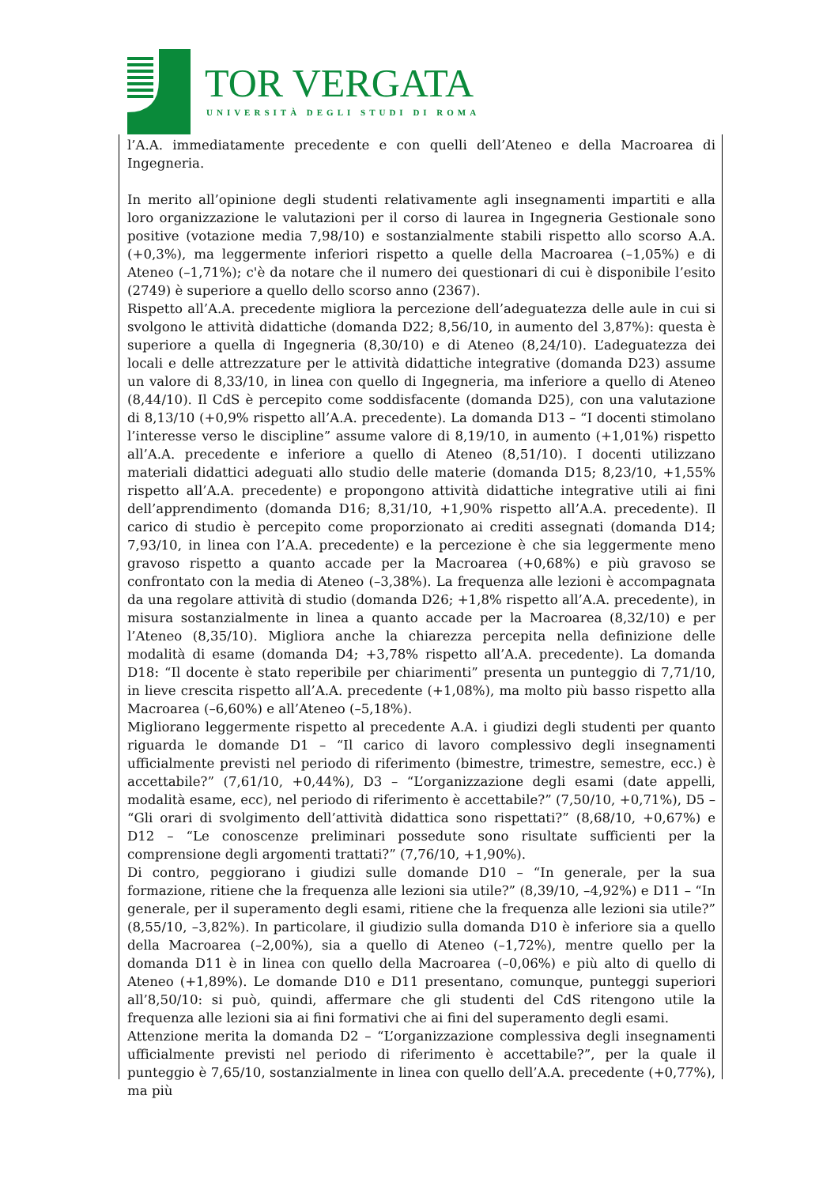TOR VERGATA
UNIVERSITÀ DEGLI STUDI DI ROMA
l’A.A. immediatamente precedente e con quelli dell’Ateneo e della Macroarea di Ingegneria.
In merito all’opinione degli studenti relativamente agli insegnamenti impartiti e alla loro organizzazione le valutazioni per il corso di laurea in Ingegneria Gestionale sono positive (votazione media 7,98/10) e sostanzialmente stabili rispetto allo scorso A.A. (+0,3%), ma leggermente inferiori rispetto a quelle della Macroarea (–1,05%) e di Ateneo (–1,71%); c'è da notare che il numero dei questionari di cui è disponibile l’esito (2749) è superiore a quello dello scorso anno (2367).
Rispetto all’A.A. precedente migliora la percezione dell’adeguatezza delle aule in cui si svolgono le attività didattiche (domanda D22; 8,56/10, in aumento del 3,87%): questa è superiore a quella di Ingegneria (8,30/10) e di Ateneo (8,24/10). L’adeguatezza dei locali e delle attrezzature per le attività didattiche integrative (domanda D23) assume un valore di 8,33/10, in linea con quello di Ingegneria, ma inferiore a quello di Ateneo (8,44/10). Il CdS è percepito come soddisfacente (domanda D25), con una valutazione di 8,13/10 (+0,9% rispetto all’A.A. precedente). La domanda D13 – “I docenti stimolano l’interesse verso le discipline” assume valore di 8,19/10, in aumento (+1,01%) rispetto all’A.A. precedente e inferiore a quello di Ateneo (8,51/10). I docenti utilizzano materiali didattici adeguati allo studio delle materie (domanda D15; 8,23/10, +1,55% rispetto all’A.A. precedente) e propongono attività didattiche integrative utili ai fini dell’apprendimento (domanda D16; 8,31/10, +1,90% rispetto all’A.A. precedente). Il carico di studio è percepito come proporzionato ai crediti assegnati (domanda D14; 7,93/10, in linea con l’A.A. precedente) e la percezione è che sia leggermente meno gravoso rispetto a quanto accade per la Macroarea (+0,68%) e più gravoso se confrontato con la media di Ateneo (–3,38%). La frequenza alle lezioni è accompagnata da una regolare attività di studio (domanda D26; +1,8% rispetto all’A.A. precedente), in misura sostanzialmente in linea a quanto accade per la Macroarea (8,32/10) e per l’Ateneo (8,35/10). Migliora anche la chiarezza percepita nella definizione delle modalità di esame (domanda D4; +3,78% rispetto all’A.A. precedente). La domanda D18: “Il docente è stato reperibile per chiarimenti” presenta un punteggio di 7,71/10, in lieve crescita rispetto all’A.A. precedente (+1,08%), ma molto più basso rispetto alla Macroarea (–6,60%) e all’Ateneo (–5,18%).
Migliorano leggermente rispetto al precedente A.A. i giudizi degli studenti per quanto riguarda le domande D1 – “Il carico di lavoro complessivo degli insegnamenti ufficialmente previsti nel periodo di riferimento (bimestre, trimestre, semestre, ecc.) è accettabile?” (7,61/10, +0,44%), D3 – “L’organizzazione degli esami (date appelli, modalità esame, ecc), nel periodo di riferimento è accettabile?” (7,50/10, +0,71%), D5 – “Gli orari di svolgimento dell’attività didattica sono rispettati?” (8,68/10, +0,67%) e D12 – “Le conoscenze preliminari possedute sono risultate sufficienti per la comprensione degli argomenti trattati?” (7,76/10, +1,90%).
Di contro, peggiorano i giudizi sulle domande D10 – “In generale, per la sua formazione, ritiene che la frequenza alle lezioni sia utile?” (8,39/10, –4,92%) e D11 – “In generale, per il superamento degli esami, ritiene che la frequenza alle lezioni sia utile?” (8,55/10, –3,82%). In particolare, il giudizio sulla domanda D10 è inferiore sia a quello della Macroarea (–2,00%), sia a quello di Ateneo (–1,72%), mentre quello per la domanda D11 è in linea con quello della Macroarea (–0,06%) e più alto di quello di Ateneo (+1,89%). Le domande D10 e D11 presentano, comunque, punteggi superiori all’8,50/10: si può, quindi, affermare che gli studenti del CdS ritengono utile la frequenza alle lezioni sia ai fini formativi che ai fini del superamento degli esami.
Attenzione merita la domanda D2 – “L’organizzazione complessiva degli insegnamenti ufficialmente previsti nel periodo di riferimento è accettabile?”, per la quale il punteggio è 7,65/10, sostanzialmente in linea con quello dell’A.A. precedente (+0,77%), ma più